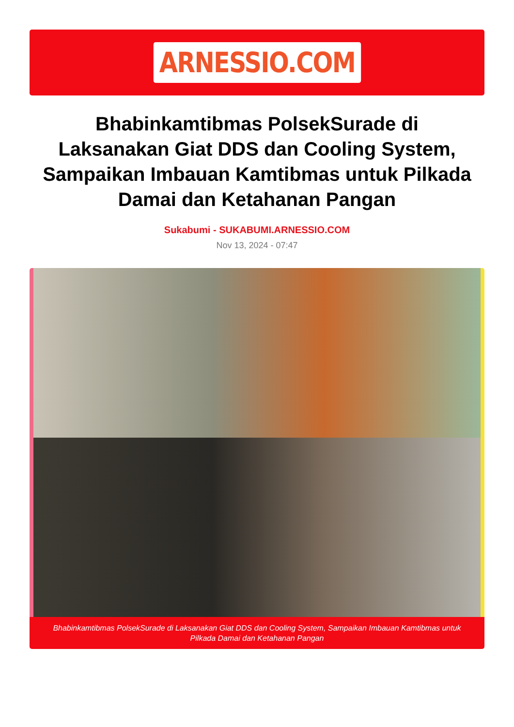ARNESSIO.COM
Bhabinkamtibmas PolsekSurade di Laksanakan Giat DDS dan Cooling System, Sampaikan Imbauan Kamtibmas untuk Pilkada Damai dan Ketahanan Pangan
Sukabumi - SUKABUMI.ARNESSIO.COM
Nov 13, 2024 - 07:47
Bhabinkamtibmas PolsekSurade di Laksanakan Giat DDS dan Cooling System, Sampaikan Imbauan Kamtibmas untuk Pilkada Damai dan Ketahanan Pangan